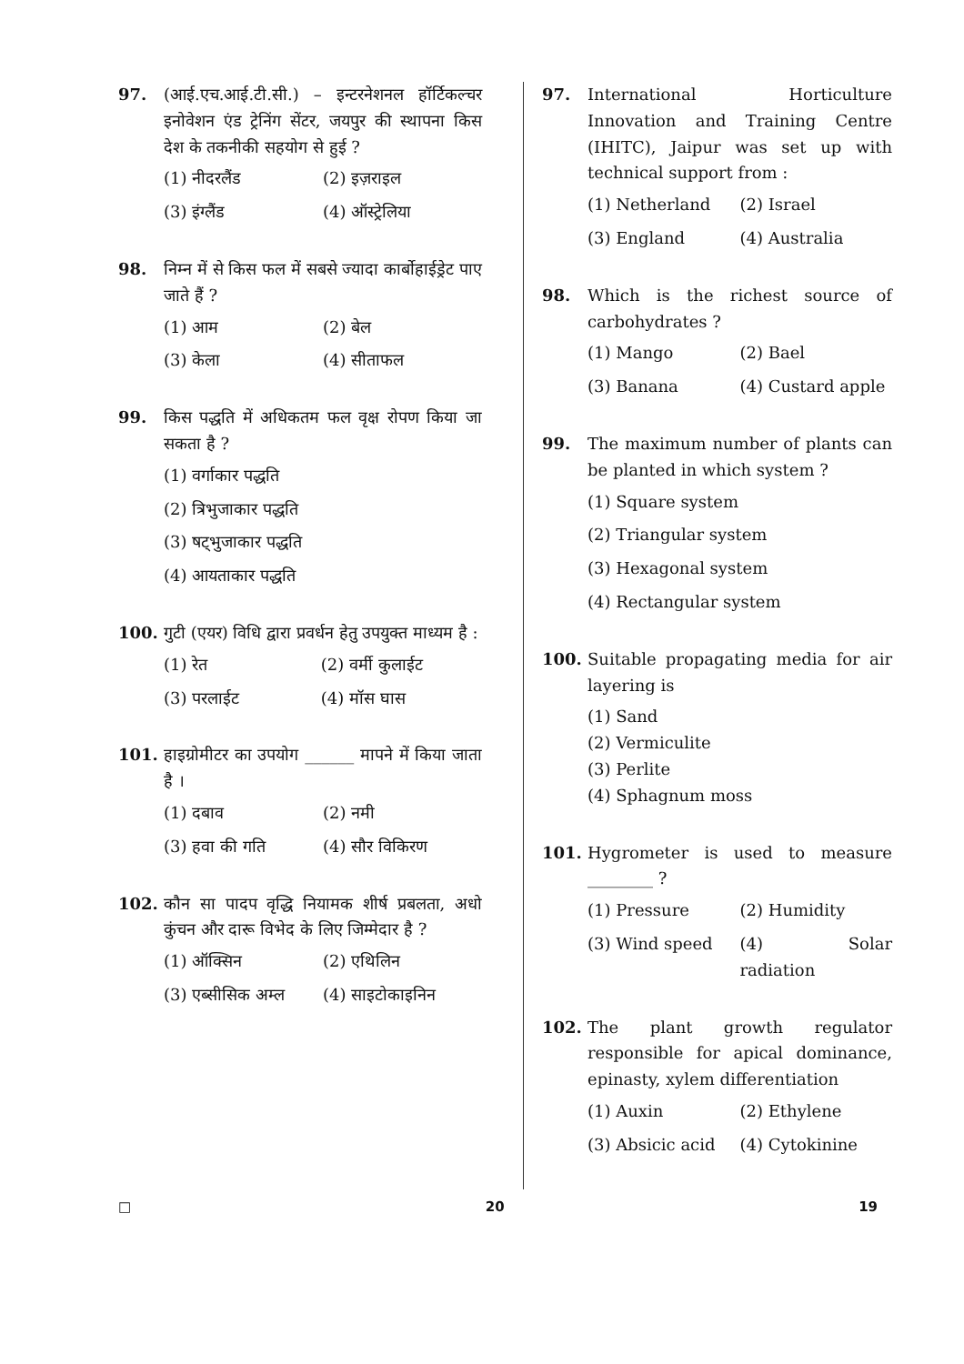97. (आई.एच.आई.टी.सी.) – इन्टरनेशनल हॉर्टिकल्चर इनोवेशन एंड ट्रेनिंग सेंटर, जयपुर की स्थापना किस देश के तकनीकी सहयोग से हुई ?
(1) नीदरलैंड
(2) इज़राइल
(3) इंग्लैंड
(4) ऑस्ट्रेलिया
98. निम्न में से किस फल में सबसे ज्यादा कार्बोहाईड्रेट पाए जाते हैं ?
(1) आम
(2) बेल
(3) केला
(4) सीताफल
99. किस पद्धति में अधिकतम फल वृक्ष रोपण किया जा सकता है ?
(1) वर्गाकार पद्धति
(2) त्रिभुजाकार पद्धति
(3) षट्भुजाकार पद्धति
(4) आयताकार पद्धति
100. गुटी (एयर) विधि द्वारा प्रवर्धन हेतु उपयुक्त माध्यम है :
(1) रेत
(2) वर्मी कुलाईट
(3) परलाईट
(4) मॉस घास
101. हाइग्रोमीटर का उपयोग ______ मापने में किया जाता है ।
(1) दबाव
(2) नमी
(3) हवा की गति
(4) सौर विकिरण
102. कौन सा पादप वृद्धि नियामक शीर्ष प्रबलता, अधो कुंचन और दारू विभेद के लिए जिम्मेदार है ?
(1) ऑक्सिन
(2) एथिलिन
(3) एब्सीसिक अम्ल
(4) साइटोकाइनिन
97. International Horticulture Innovation and Training Centre (IHITC), Jaipur was set up with technical support from :
(1) Netherland
(2) Israel
(3) England
(4) Australia
98. Which is the richest source of carbohydrates ?
(1) Mango
(2) Bael
(3) Banana
(4) Custard apple
99. The maximum number of plants can be planted in which system ?
(1) Square system
(2) Triangular system
(3) Hexagonal system
(4) Rectangular system
100. Suitable propagating media for air layering is
(1) Sand
(2) Vermiculite
(3) Perlite
(4) Sphagnum moss
101. Hygrometer is used to measure ________ ?
(1) Pressure
(2) Humidity
(3) Wind speed
(4) Solar radiation
102. The plant growth regulator responsible for apical dominance, epinasty, xylem differentiation
(1) Auxin
(2) Ethylene
(3) Absicic acid
(4) Cytokinine
□ 20 19